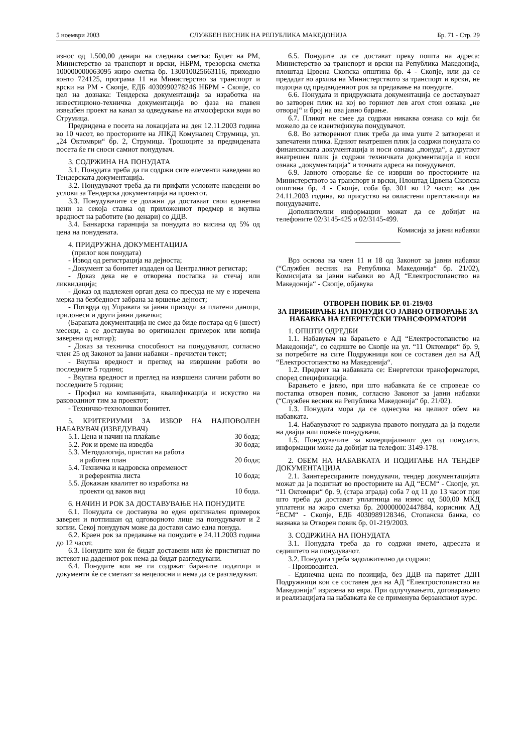5 ноември 2003 СЛУЖБЕН ВЕСНИК НА РЕПУБЛИКА МАКЕДОНИЈА Бр. 71 - Стр. 29
износ од 1.500,00 денари на следнава сметка: Буџет на РМ, Министерство за транспорт и врски, НБРМ, трезорска сметка 100000000063095 жиро сметка бр. 130010025663116, приходно конто 724125, програма 11 на Министерство за транспорт и врски на РМ - Скопје, ЕДБ 4030990278246 НБРМ - Скопје, со цел на дознака: Тендерска документација за изработка на инвестиционо-техничка документација во фаза на главен изведбен проект на канал за одведување на атмосферски води во Струмица.
Предвидена е посета на локацијата на ден 12.11.2003 година во 10 часот, во просториите на ЈПКД Комуналец Струмица, ул. „24 Октомври“ бр. 2, Струмица. Трошоците за предвидената посета ќе ги сноси самиот понудувач.
3. СОДРЖИНА НА ПОНУДАТА
3.1. Понудата треба да ги содржи сите елементи наведени во Тендерската документација.
3.2. Понудувачот треба да ги прифати условите наведени во услови за Тендерска документација на проектот.
3.3. Понудувачите се должни да доставаат свои единечни цени за секоја ставка од приложениот предмер и вкупна вредност на работите (во денари) со ДДВ.
3.4. Банкарска гаранција за понудата во висина од 5% од цена на понудената.
4. ПРИДРУЖНА ДОКУМЕНТАЦИЈА
(прилог кон понудата)
- Извод од регистрација на дејноста;
- Документ за бонитет издаден од Централниот регистар;
- Доказ дека не е отворена постапка за стечај или ликвидација;
- Доказ од надлежен орган дека со пресуда не му е изречена мерка на безбедност забрана за вршење дејност;
- Потврда од Управата за јавни приходи за платени даноци, придонеси и други јавни давачки;
(Бараната документација не смее да биде постара од 6 (шест) месеци, а се доставува во оригинален примерок или копија заверена од нотар);
- Доказ за техничка способност на понудувачот, согласно член 25 од Законот за јавни набавки - пречистен текст;
- Вкупна вредност и преглед на извршени работи во последните 5 години;
- Вкупна вредност и преглед на извршени слични работи во последните 5 години;
- Профил на компанијата, квалификација и искуство на раководниот тим за проектот;
- Техничко-технолошки бонитет.
5. КРИТЕРИУМИ ЗА ИЗБОР НА НАЈПОВОЛЕН НАБАВУВАЧ (ИЗВЕДУВАЧ)
| 5.1. Цена и начин на плаќање | 30 бода; |
| 5.2. Рок и време на изведба | 30 бода; |
| 5.3. Методологија, пристап на работа и работен план | 20 бода; |
| 5.4. Техничка и кадровска опременост и референтна листа | 10 бода; |
| 5.5. Докажан квалитет во изработка на проекти од ваков вид | 10 бода. |
6. НАЧИН И РОК ЗА ДОСТАВУВАЊЕ НА ПОНУДИТЕ
6.1. Понудата се доставува во еден оригинален примерок заверен и потпишан од одговорното лице на понудувачот и 2 копии. Секој понудувач може да достави само една понуда.
6.2. Краен рок за предавање на понудите е 24.11.2003 година до 12 часот.
6.3. Понудите кои ќе бидат доставени или ќе пристигнат по истекот на дадениот рок нема да бидат разгледувани.
6.4. Понудите кои не ги содржат бараните податоци и документи ќе се сметаат за нецелосни и нема да се разгледуваат.
6.5. Понудите да се доставaт преку пошта на адреса: Министерство за транспорт и врски на Република Македонија, плоштад Црвена Скопска општина бр. 4 - Скопје, или да се предадат во архива на Министерството за транспорт и врски, не подоцна од предвидениот рок за предавање на понудите.
6.6. Понудата и придружната документација се доставуваат во затворен плик на кој во горниот лев агол стои ознака „не отворај“ и број на ова јавно барање.
6.7. Пликот не смее да содржи никаква ознака со која би можело да се идентификува понудувачот.
6.8. Во затворениот плик треба да има уште 2 затворени и запечатени плика. Едниот внатрешен плик ја содржи понудата со финансиската документација и носи ознака „понуда“, а другиот внатрешен плик ја содржи техничката документација и носи ознака „документација“ и точната адреса на понудувачот.
6.9. Јавното отворање ќе се изврши во просториите на Министерството за транспорт и врски, Плоштад Црвена Скопска општина бр. 4 - Скопје, соба бр. 301 во 12 часот, на ден 24.11.2003 година, во присуство на овластени претставници на понудувачите.
Дополнителни информации можат да се добијат на телефоните 02/3145-425 и 02/3145-499.
Комисија за јавни набавки
Врз основа на член 11 и 18 од Законот за јавни набавки (“Службен весник на Република Македонија“ бр. 21/02), Комисијата за јавни набавки во АД “Електростопанство на Македонија“ - Скопје, објавува
ОТВОРЕН ПОВИК БР. 01-219/03
ЗА ПРИБИРАЊЕ НА ПОНУДИ СО ЈАВНО ОТВОРАЊЕ ЗА НАБАВКА НА ЕНЕРГЕТСКИ ТРАНСФОРМАТОРИ
1. ОПШТИ ОДРЕДБИ
1.1. Набавувач на барањето е АД “Електростопанство на Македонија“, со седиште во Скопје на ул. “11 Октомври“ бр. 9, за потребите на сите Подружници кои се составен дел на АД “Електростопанство на Македонија“.
1.2. Предмет на набавката се: Енергетски трансформатори, според спецификација.
Барањето е јавно, при што набавката ќе се спроведе со постапка отворен повик, согласно Законот за јавни набавки (“Службен весник на Република Македонија“ бр. 21/02).
1.3. Понудата мора да се однесува на целиот обем на набавката.
1.4. Набавувачот го задржува правото понудата да ја подели на двајца или повеќе понудувачи.
1.5. Понудувачите за комерцијалниот дел од понудата, информации може да добијат на телефон: 3149-178.
2. ОБЕМ НА НАБАВКАТА И ПОДИГАЊЕ НА ТЕНДЕР ДОКУМЕНТАЦИЈА
2.1. Заинтересираните понудувачи, тендер документацијата можат да ја подигнат во просториите на АД “ЕСМ“ - Скопје, ул. “11 Октомври“ бр. 9, (стара зграда) соба 7 од 11 до 13 часот при што треба да доставaт уплатница на износ од 500,00 МКД уплатени на жиро сметка бр. 200000002447884, корисник АД “ЕСМ“ - Скопје, ЕДБ 4030989128346, Стопанска банка, со назнака за Отворен повик бр. 01-219/2003.
3. СОДРЖИНА НА ПОНУДАТА
3.1. Понудата треба да го содржи името, адресата и седиштето на понудувачот.
3.2. Понудата треба задолжително да содржи:
- Производител.
- Единечна цена по позиција, без ДДВ на паритет ДДП Подружници кои се составен дел на АД “Електростопанство на Македонија“ изразена во евра. При одлучувањето, договарањето и реализацијата на набавката ќе се применува берзанскиот курс.